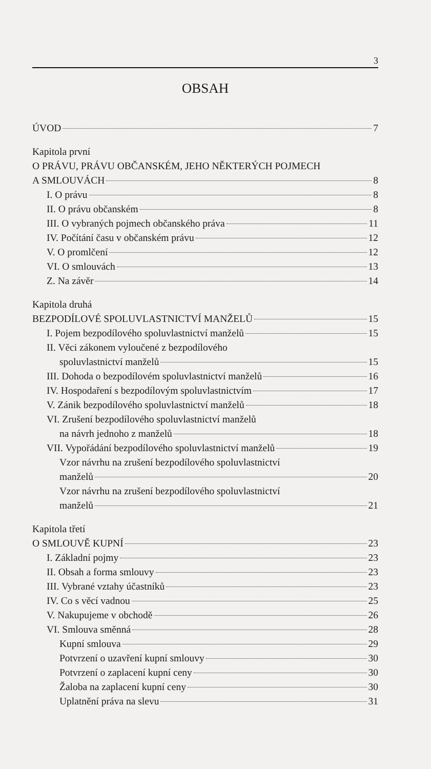3
OBSAH
ÚVOD 7
Kapitola první
O PRÁVU, PRÁVU OBČANSKÉM, JEHO NĚKTERÝCH POJMECH
A SMLOUVÁCH 8
I. O právu 8
II. O právu občanském 8
III. O vybraných pojmech občanského práva 11
IV. Počítání času v občanském právu 12
V. O promlčení 12
VI. O smlouvách 13
Z. Na závěr 14
Kapitola druhá
BEZPODÍLOVÉ SPOLUVLASTNICTVÍ MANŽELŮ 15
I. Pojem bezpodílového spoluvlastnictví manželů 15
II. Věci zákonem vyloučené z bezpodílového
spoluvlastnictví manželů 15
III. Dohoda o bezpodílovém spoluvlastnictví manželů 16
IV. Hospodaření s bezpodílovým spoluvlastnictvím 17
V. Zánik bezpodílového spoluvlastnictví manželů 18
VI. Zrušení bezpodílového spoluvlastnictví manželů
na návrh jednoho z manželů 18
VII. Vypořádání bezpodílového spoluvlastnictví manželů 19
Vzor návrhu na zrušení bezpodílového spoluvlastnictví
manželů 20
Vzor návrhu na zrušení bezpodílového spoluvlastnictví
manželů 21
Kapitola třetí
O SMLOUVĚ KUPNÍ 23
I. Základní pojmy 23
II. Obsah a forma smlouvy 23
III. Vybrané vztahy účastníků 23
IV. Co s věcí vadnou 25
V. Nakupujeme v obchodě 26
VI. Smlouva směnná 28
Kupní smlouva 29
Potvrzení o uzavření kupní smlouvy 30
Potvrzení o zaplacení kupní ceny 30
Žaloba na zaplacení kupní ceny 30
Uplatnění práva na slevu 31